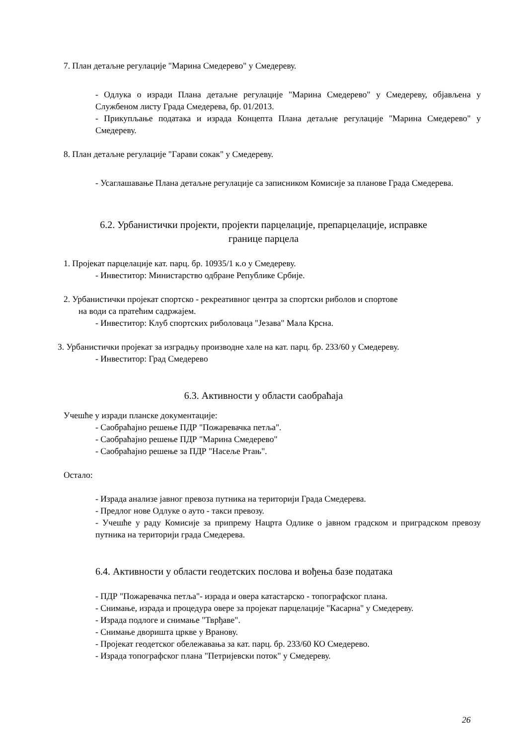7. План детаљне регулације "Марина Смедерево" у Смедереву.
- Одлука о изради Плана детаљне регулације "Марина Смедерево" у Смедереву, објављена у Службеном листу Града Смедерева, бр. 01/2013.
- Прикупљање података и израда Концепта Плана детаљне регулације "Марина Смедерево" у Смедереву.
8. План детаљне регулације "Гарави сокак" у Смедереву.
- Усаглашавање Плана детаљне регулације са записником Комисије за планове Града Смедерева.
6.2. Урбанистички пројекти, пројекти парцелације, препарцелације, исправке границе парцела
1. Пројекат парцелације кат. парц. бр. 10935/1 к.о у Смедереву.
- Инвеститор: Министарство одбране Републике Србије.
2. Урбанистички пројекат спортско - рекреативног центра за спортски риболов и спортове
на води са пратећим садржајем.
- Инвеститор: Клуб спортских риболоваца "Језава" Мала Крсна.
3. Урбанистички пројекат за изградњу производне хале на кат. парц. бр. 233/60 у Смедереву.
- Инвеститор: Град Смедерево
6.3. Активности у области саобраћаја
Учешће у изради планске документације:
- Саобраћајно решење ПДР "Пожаревачка петља".
- Саобраћајно решење ПДР "Марина Смедерево"
- Саобраћајно решење за ПДР "Насеље Ртањ".
Остало:
- Израда анализе јавног превоза путника на територији Града Смедерева.
- Предлог нове Одлуке о ауто - такси превозу.
- Учешће у раду Комисије за припрему Нацрта Одлике о јавном градском и приградском превозу путника на територији града Смедерева.
6.4. Активности у области геодетских послова и вођења базе података
- ПДР "Пожаревачка петља"- израда и овера катастарско - топографског плана.
- Снимање, израда и процедура овере за пројекат парцелације "Касарна" у Смедереву.
- Израда подлоге и снимање "Тврђаве".
- Снимање дворишта цркве у Вранову.
- Пројекат геодетског обележавања за кат. парц. бр. 233/60 КО Смедерево.
- Израда топографског плана "Петријевски поток" у Смедереву.
26